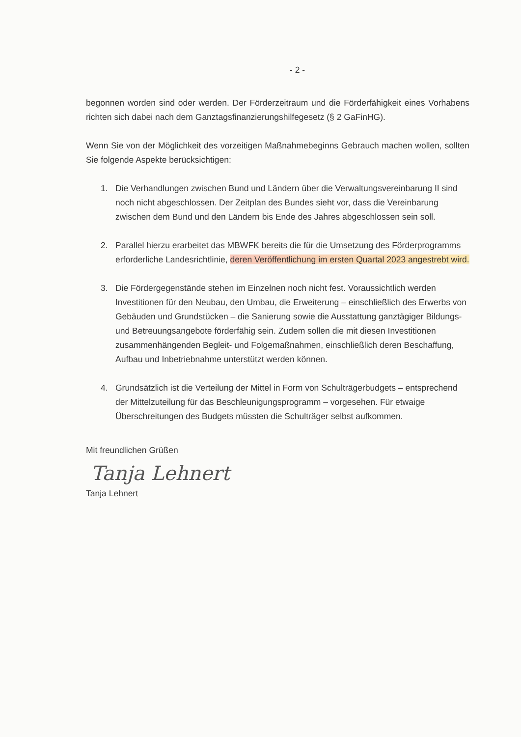- 2 -
begonnen worden sind oder werden. Der Förderzeitraum und die Förderfähigkeit eines Vorhabens richten sich dabei nach dem Ganztagsfinanzierungshilfegesetz (§ 2 GaFinHG).
Wenn Sie von der Möglichkeit des vorzeitigen Maßnahmebeginns Gebrauch machen wollen, sollten Sie folgende Aspekte berücksichtigen:
1. Die Verhandlungen zwischen Bund und Ländern über die Verwaltungsvereinbarung II sind noch nicht abgeschlossen. Der Zeitplan des Bundes sieht vor, dass die Vereinbarung zwischen dem Bund und den Ländern bis Ende des Jahres abgeschlossen sein soll.
2. Parallel hierzu erarbeitet das MBWFK bereits die für die Umsetzung des Förderprogramms erforderliche Landesrichtlinie, deren Veröffentlichung im ersten Quartal 2023 angestrebt wird.
3. Die Fördergegenstände stehen im Einzelnen noch nicht fest. Voraussichtlich werden Investitionen für den Neubau, den Umbau, die Erweiterung – einschließlich des Erwerbs von Gebäuden und Grundstücken – die Sanierung sowie die Ausstattung ganztägiger Bildungs- und Betreuungsangebote förderfähig sein. Zudem sollen die mit diesen Investitionen zusammenhängenden Begleit- und Folgemaßnahmen, einschließlich deren Beschaffung, Aufbau und Inbetriebnahme unterstützt werden können.
4. Grundsätzlich ist die Verteilung der Mittel in Form von Schulträgerbudgets – entsprechend der Mittelzuteilung für das Beschleunigungsprogramm – vorgesehen. Für etwaige Überschreitungen des Budgets müssten die Schulträger selbst aufkommen.
Mit freundlichen Grüßen
Tanja Lehnert
Tanja Lehnert